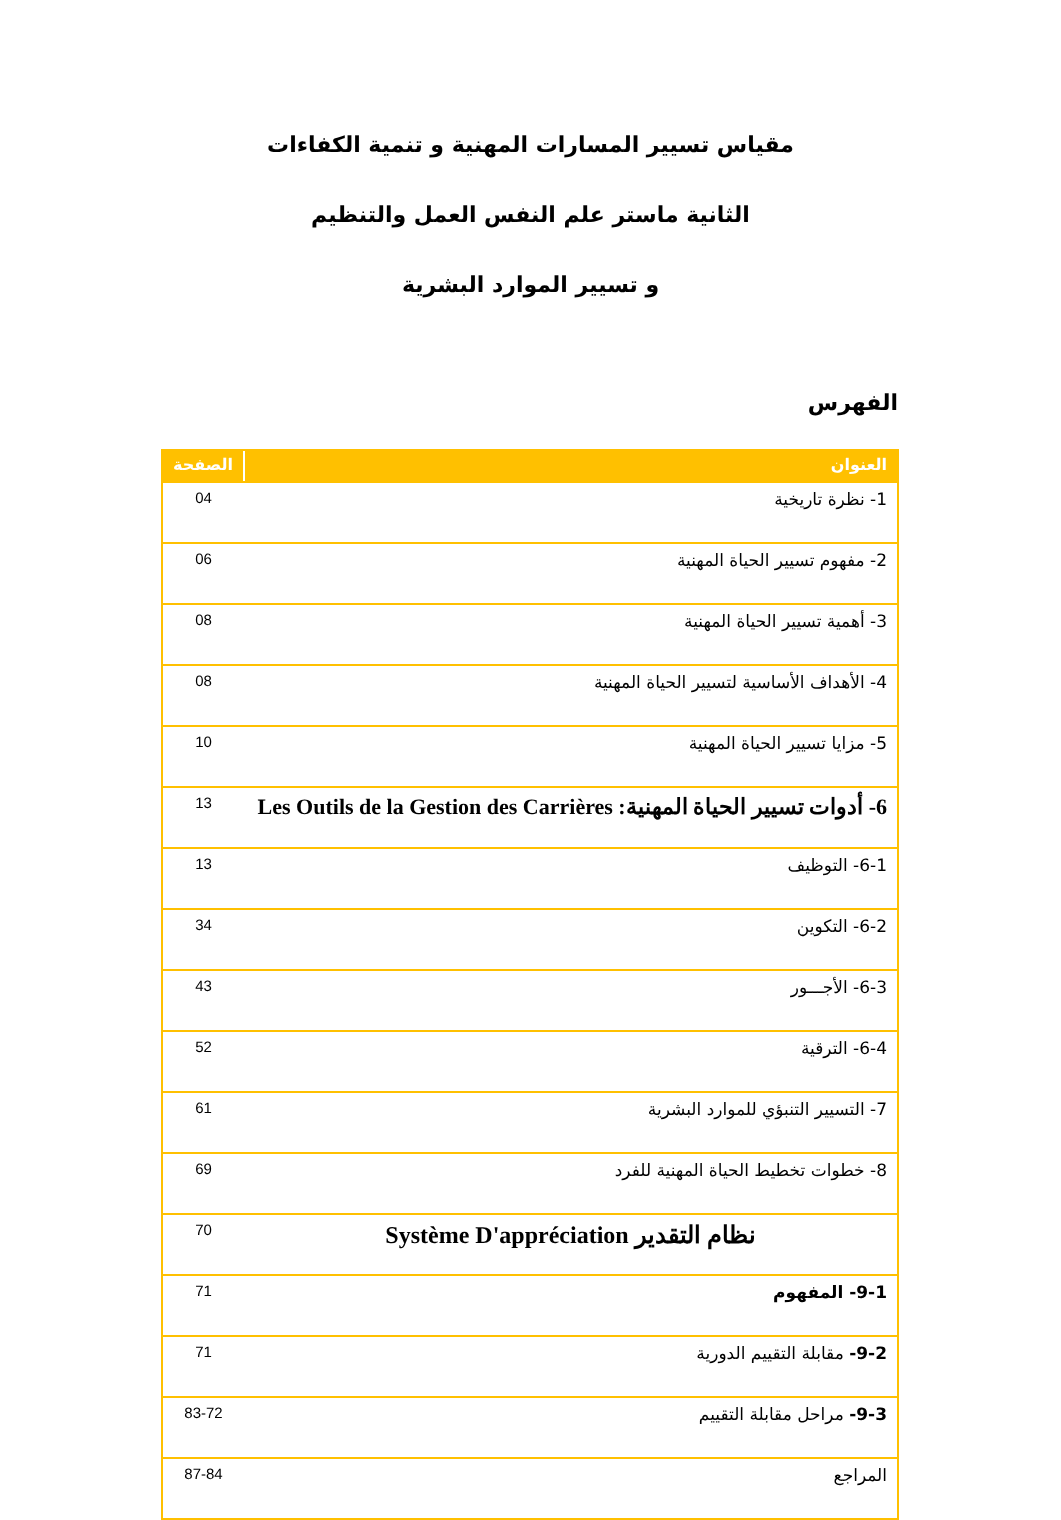مقياس تسيير المسارات المهنية و تنمية الكفاءات
الثانية ماستر علم النفس العمل والتنظيم
و تسيير الموارد البشرية
الفهرس
| العنوان | الصفحة |
| --- | --- |
| 1- نظرة تاريخية | 04 |
| 2- مفهوم تسيير الحياة المهنية | 06 |
| 3- أهمية تسيير الحياة المهنية | 08 |
| 4- الأهداف الأساسية لتسيير الحياة المهنية | 08 |
| 5- مزايا تسيير الحياة المهنية | 10 |
| 6- أدوات تسيير الحياة المهنية: Les Outils de la Gestion des Carrières | 13 |
| 6-1- التوظيف | 13 |
| 6-2- التكوين | 34 |
| 6-3- الأجـــور | 43 |
| 6-4- الترقية | 52 |
| 7- التسيير التنبؤي للموارد البشرية | 61 |
| 8- خطوات تخطيط الحياة المهنية للفرد | 69 |
| نظام التقدير Système D'appréciation | 70 |
| 9-1- المفهوم | 71 |
| 9-2- مقابلة التقييم الدورية | 71 |
| 9-3- مراحل مقابلة التقييم | 83-72 |
| المراجع | 87-84 |